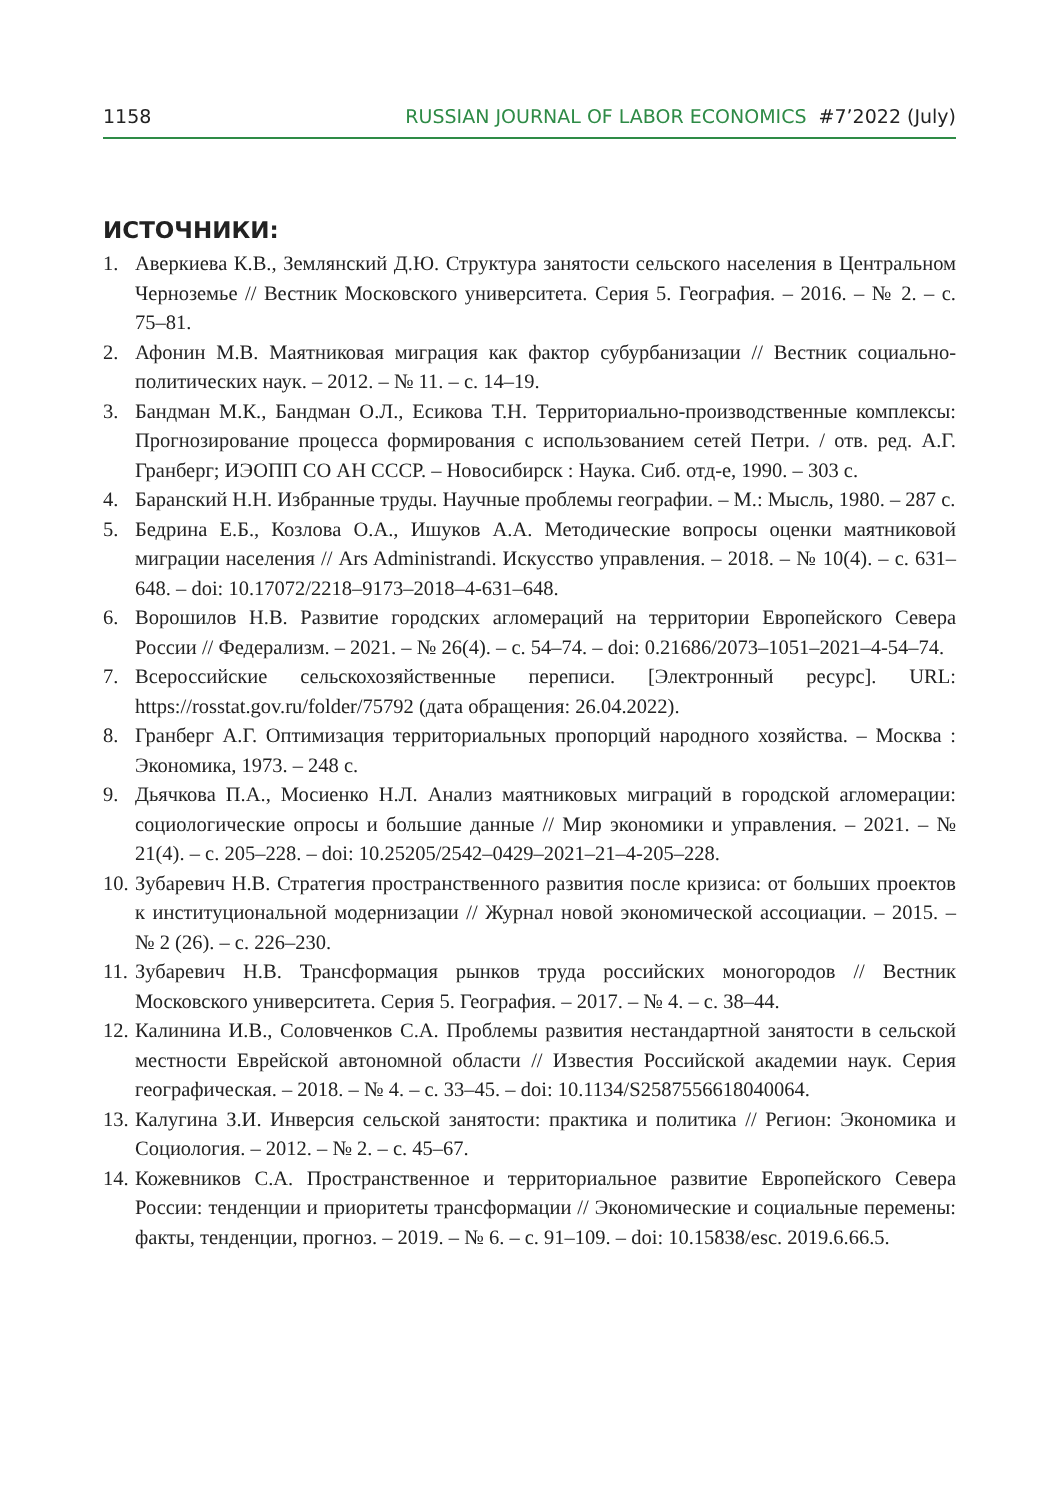1158 RUSSIAN JOURNAL OF LABOR ECONOMICS #7’2022 (July)
ИСТОЧНИКИ:
1. Аверкиева К.В., Землянский Д.Ю. Структура занятости сельского населения в Центральном Черноземье // Вестник Московского университета. Серия 5. География. – 2016. – № 2. – с. 75–81.
2. Афонин М.В. Маятниковая миграция как фактор субурбанизации // Вестник социально-политических наук. – 2012. – № 11. – с. 14–19.
3. Бандман М.К., Бандман О.Л., Есикова Т.Н. Территориально-производственные комплексы: Прогнозирование процесса формирования с использованием сетей Петри. / отв. ред. А.Г. Гранберг; ИЭОПП СО АН СССР. – Новосибирск : Наука. Сиб. отд-е, 1990. – 303 с.
4. Баранский Н.Н. Избранные труды. Научные проблемы географии. – М.: Мысль, 1980. – 287 с.
5. Бедрина Е.Б., Козлова О.А., Ишуков А.А. Методические вопросы оценки маятниковой миграции населения // Ars Administrandi. Искусство управления. – 2018. – № 10(4). – с. 631–648. – doi: 10.17072/2218–9173–2018–4-631–648.
6. Ворошилов Н.В. Развитие городских агломераций на территории Европейского Севера России // Федерализм. – 2021. – № 26(4). – с. 54–74. – doi: 0.21686/2073–1051–2021–4-54–74.
7. Всероссийские сельскохозяйственные переписи. [Электронный ресурс]. URL: https://rosstat.gov.ru/folder/75792 (дата обращения: 26.04.2022).
8. Гранберг А.Г. Оптимизация территориальных пропорций народного хозяйства. – Москва : Экономика, 1973. – 248 с.
9. Дьячкова П.А., Мосиенко Н.Л. Анализ маятниковых миграций в городской агломерации: социологические опросы и большие данные // Мир экономики и управления. – 2021. – № 21(4). – с. 205–228. – doi: 10.25205/2542–0429–2021–21–4-205–228.
10. Зубаревич Н.В. Стратегия пространственного развития после кризиса: от больших проектов к институциональной модернизации // Журнал новой экономической ассоциации. – 2015. – № 2 (26). – с. 226–230.
11. Зубаревич Н.В. Трансформация рынков труда российских моногородов // Вестник Московского университета. Серия 5. География. – 2017. – № 4. – с. 38–44.
12. Калинина И.В., Соловченков С.А. Проблемы развития нестандартной занятости в сельской местности Еврейской автономной области // Известия Российской академии наук. Серия географическая. – 2018. – № 4. – с. 33–45. – doi: 10.1134/S2587556618040064.
13. Калугина З.И. Инверсия сельской занятости: практика и политика // Регион: Экономика и Социология. – 2012. – № 2. – с. 45–67.
14. Кожевников С.А. Пространственное и территориальное развитие Европейского Севера России: тенденции и приоритеты трансформации // Экономические и социальные перемены: факты, тенденции, прогноз. – 2019. – № 6. – с. 91–109. – doi: 10.15838/esc. 2019.6.66.5.